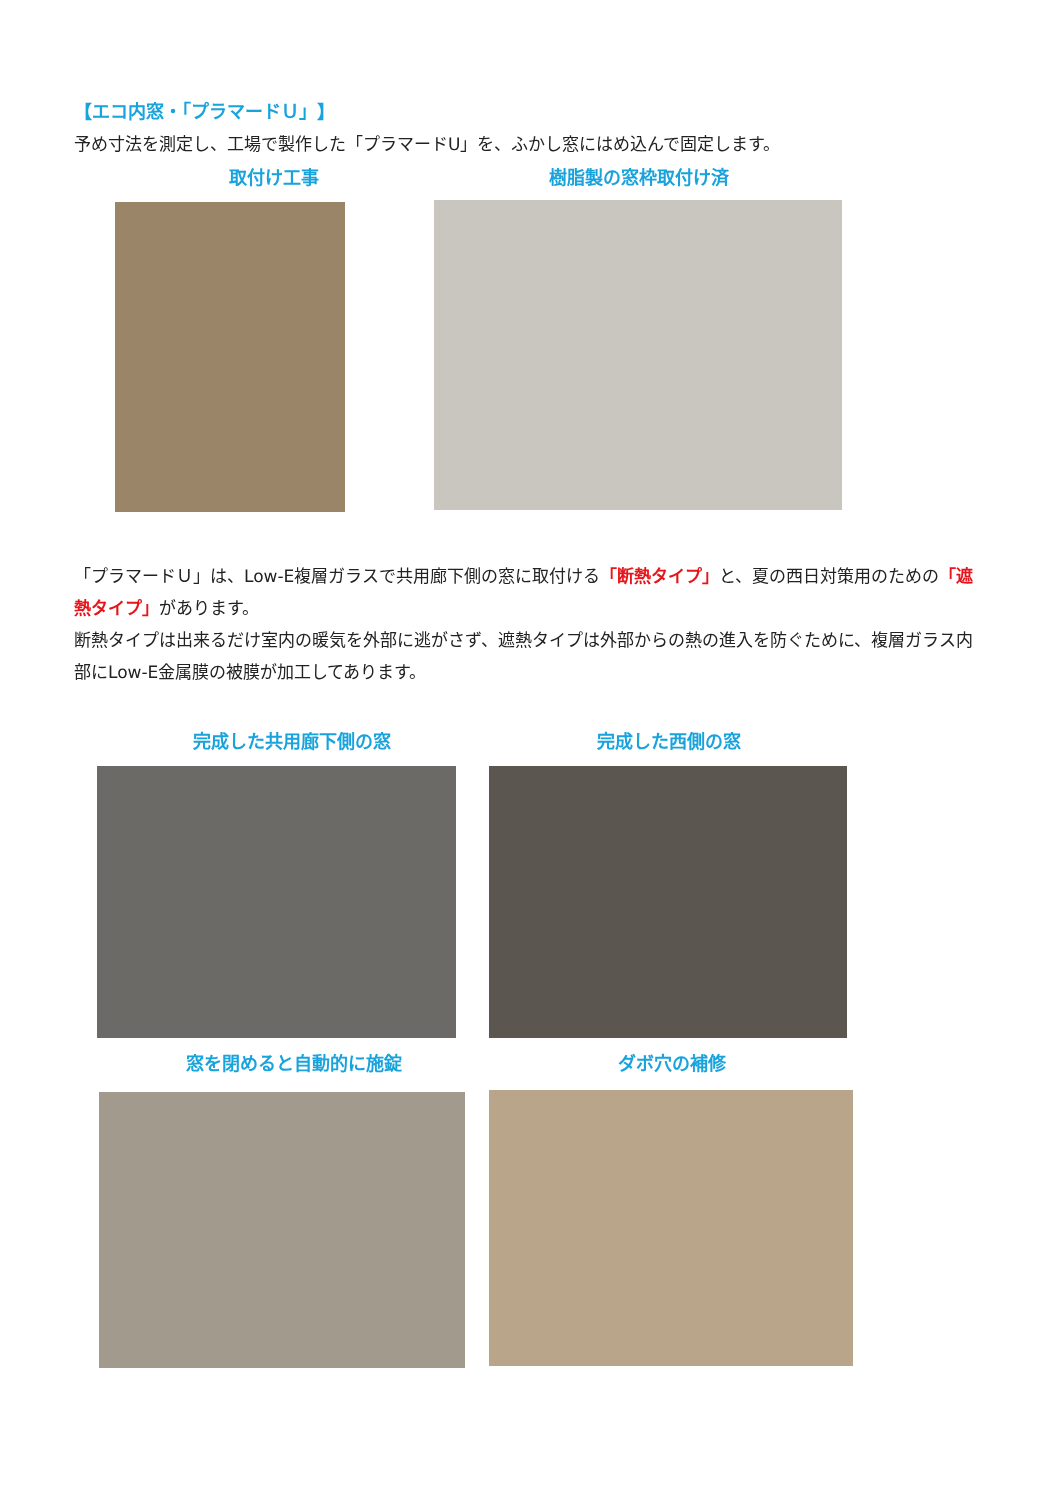【エコ内窓・「プラマードＵ」】
予め寸法を測定し、工場で製作した「プラマードU」を、ふかし窓にはめ込んで固定します。
取付け工事 樹脂製の窓枠取付け済
「プラマードＵ」は、Low-E複層ガラスで共用廊下側の窓に取付ける「断熱タイプ」と、夏の西日対策用のための「遮熱タイプ」があります。
断熱タイプは出来るだけ室内の暖気を外部に逃がさず、遮熱タイプは外部からの熱の進入を防ぐために、複層ガラス内部にLow-E金属膜の被膜が加工してあります。
完成した共用廊下側の窓 完成した西側の窓
窓を閉めると自動的に施錠 ダボ穴の補修